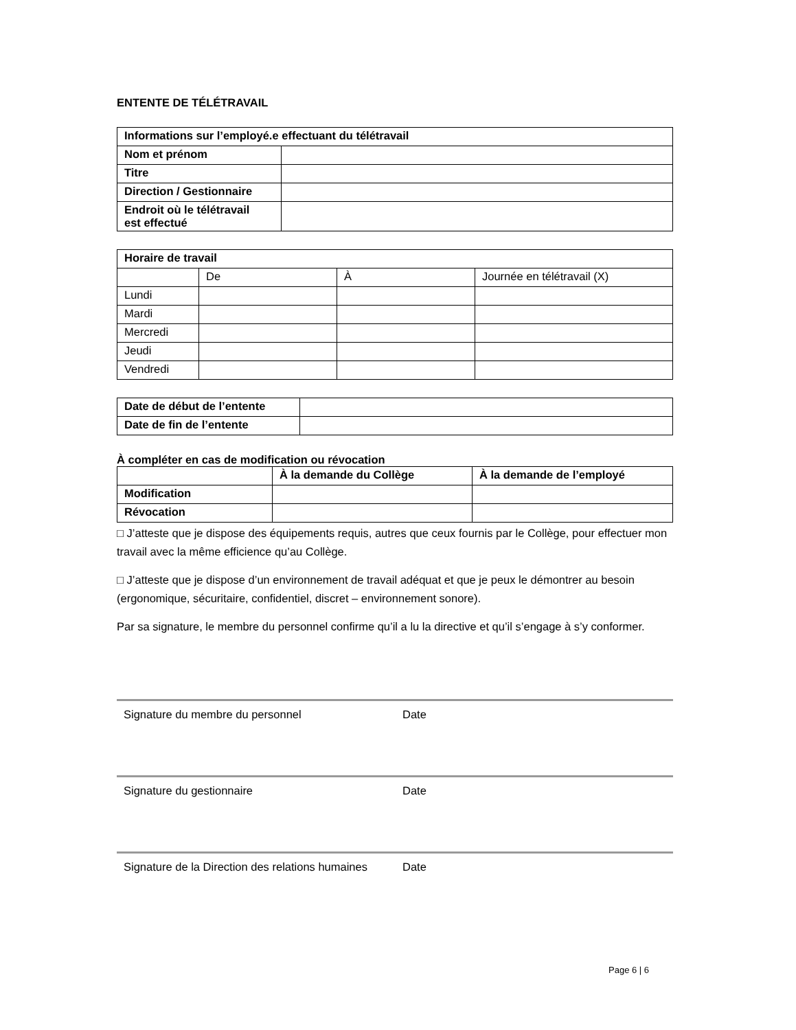ENTENTE DE TÉLÉTRAVAIL
| Informations sur l’employé.e effectuant du télétravail | |
| --- | --- |
| Nom et prénom | |
| Titre | |
| Direction / Gestionnaire | |
| Endroit où le télétravail est effectué | |
| Horaire de travail | | | |
| --- | --- | --- | --- |
| | De | À | Journée en télétravail (X) |
| Lundi | | | |
| Mardi | | | |
| Mercredi | | | |
| Jeudi | | | |
| Vendredi | | | |
| Date de début de l’entente | |
| Date de fin de l’entente | |
À compléter en cas de modification ou révocation
| | À la demande du Collège | À la demande de l’employé |
| --- | --- | --- |
| Modification | | |
| Révocation | | |
□ J’atteste que je dispose des équipements requis, autres que ceux fournis par le Collège, pour effectuer mon travail avec la même efficience qu’au Collège.
□ J’atteste que je dispose d’un environnement de travail adéquat et que je peux le démontrer au besoin (ergonomique, sécuritaire, confidentiel, discret – environnement sonore).
Par sa signature, le membre du personnel confirme qu’il a lu la directive et qu’il s’engage à s’y conformer.
Signature du membre du personnel Date
Signature du gestionnaire Date
Signature de la Direction des relations humaines
Date
Page 6 | 6